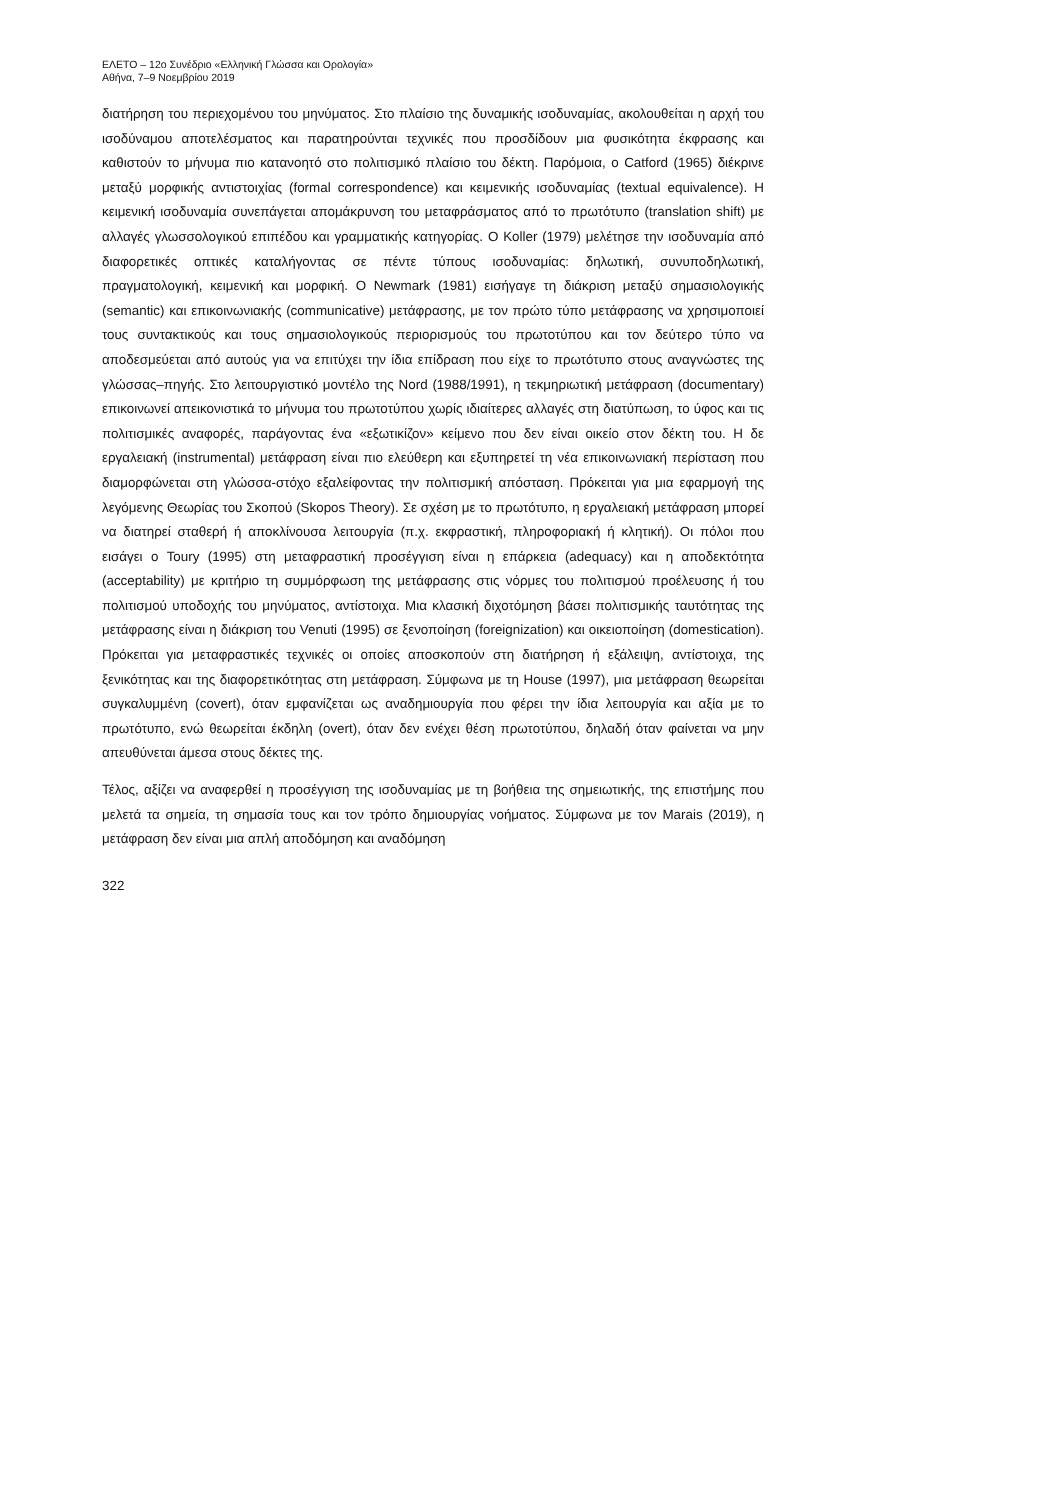ΕΛΕΤΟ – 12ο Συνέδριο «Ελληνική Γλώσσα και Ορολογία»
Αθήνα, 7–9 Νοεμβρίου 2019
διατήρηση του περιεχομένου του μηνύματος. Στο πλαίσιο της δυναμικής ισοδυναμίας, ακολουθείται η αρχή του ισοδύναμου αποτελέσματος και παρατηρούνται τεχνικές που προσδίδουν μια φυσικότητα έκφρασης και καθιστούν το μήνυμα πιο κατανοητό στο πολιτισμικό πλαίσιο του δέκτη. Παρόμοια, ο Catford (1965) διέκρινε μεταξύ μορφικής αντιστοιχίας (formal correspondence) και κειμενικής ισοδυναμίας (textual equivalence). Η κειμενική ισοδυναμία συνεπάγεται απομάκρυνση του μεταφράσματος από το πρωτότυπο (translation shift) με αλλαγές γλωσσολογικού επιπέδου και γραμματικής κατηγορίας. Ο Koller (1979) μελέτησε την ισοδυναμία από διαφορετικές οπτικές καταλήγοντας σε πέντε τύπους ισοδυναμίας: δηλωτική, συνυποδηλωτική, πραγματολογική, κειμενική και μορφική. Ο Newmark (1981) εισήγαγε τη διάκριση μεταξύ σημασιολογικής (semantic) και επικοινωνιακής (communicative) μετάφρασης, με τον πρώτο τύπο μετάφρασης να χρησιμοποιεί τους συντακτικούς και τους σημασιολογικούς περιορισμούς του πρωτοτύπου και τον δεύτερο τύπο να αποδεσμεύεται από αυτούς για να επιτύχει την ίδια επίδραση που είχε το πρωτότυπο στους αναγνώστες της γλώσσας–πηγής. Στο λειτουργιστικό μοντέλο της Nord (1988/1991), η τεκμηριωτική μετάφραση (documentary) επικοινωνεί απεικονιστικά το μήνυμα του πρωτοτύπου χωρίς ιδιαίτερες αλλαγές στη διατύπωση, το ύφος και τις πολιτισμικές αναφορές, παράγοντας ένα «εξωτικίζον» κείμενο που δεν είναι οικείο στον δέκτη του. Η δε εργαλειακή (instrumental) μετάφραση είναι πιο ελεύθερη και εξυπηρετεί τη νέα επικοινωνιακή περίσταση που διαμορφώνεται στη γλώσσα-στόχο εξαλείφοντας την πολιτισμική απόσταση. Πρόκειται για μια εφαρμογή της λεγόμενης Θεωρίας του Σκοπού (Skopos Theory). Σε σχέση με το πρωτότυπο, η εργαλειακή μετάφραση μπορεί να διατηρεί σταθερή ή αποκλίνουσα λειτουργία (π.χ. εκφραστική, πληροφοριακή ή κλητική). Οι πόλοι που εισάγει ο Toury (1995) στη μεταφραστική προσέγγιση είναι η επάρκεια (adequacy) και η αποδεκτότητα (acceptability) με κριτήριο τη συμμόρφωση της μετάφρασης στις νόρμες του πολιτισμού προέλευσης ή του πολιτισμού υποδοχής του μηνύματος, αντίστοιχα. Μια κλασική διχοτόμηση βάσει πολιτισμικής ταυτότητας της μετάφρασης είναι η διάκριση του Venuti (1995) σε ξενοποίηση (foreignization) και οικειοποίηση (domestication). Πρόκειται για μεταφραστικές τεχνικές οι οποίες αποσκοπούν στη διατήρηση ή εξάλειψη, αντίστοιχα, της ξενικότητας και της διαφορετικότητας στη μετάφραση. Σύμφωνα με τη House (1997), μια μετάφραση θεωρείται συγκαλυμμένη (covert), όταν εμφανίζεται ως αναδημιουργία που φέρει την ίδια λειτουργία και αξία με το πρωτότυπο, ενώ θεωρείται έκδηλη (overt), όταν δεν ενέχει θέση πρωτοτύπου, δηλαδή όταν φαίνεται να μην απευθύνεται άμεσα στους δέκτες της.
Τέλος, αξίζει να αναφερθεί η προσέγγιση της ισοδυναμίας με τη βοήθεια της σημειωτικής, της επιστήμης που μελετά τα σημεία, τη σημασία τους και τον τρόπο δημιουργίας νοήματος. Σύμφωνα με τον Marais (2019), η μετάφραση δεν είναι μια απλή αποδόμηση και αναδόμηση
322